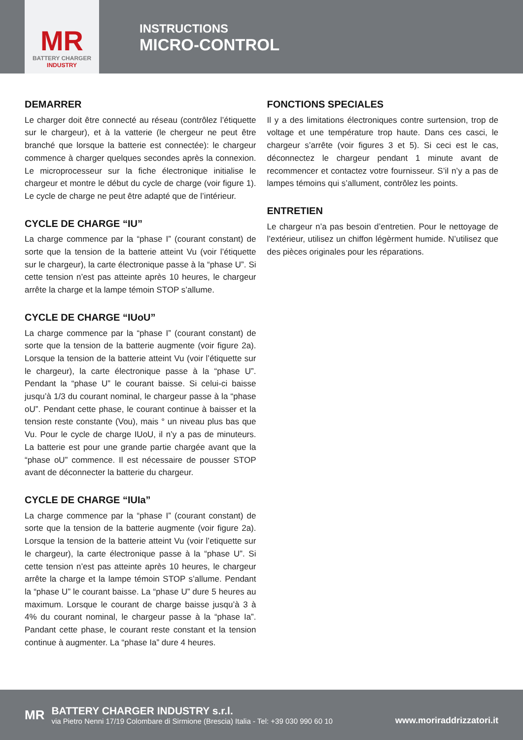MR
BATTERY CHARGER
INDUSTRY
INSTRUCTIONS
MICRO-CONTROL
DEMARRER
Le charger doit être connecté au réseau (contrôlez l’étiquette sur le chargeur), et à la vatterie (le chergeur ne peut être branché que lorsque la batterie est connectée): le chargeur commence à charger quelques secondes après la connexion. Le microprocesseur sur la fiche électronique initialise le chargeur et montre le début du cycle de charge (voir figure 1). Le cycle de charge ne peut être adapté que de l’intérieur.
CYCLE DE CHARGE “IU”
La charge commence par la “phase I” (courant constant) de sorte que la tension de la batterie atteint Vu (voir l’étiquette sur le chargeur), la carte électronique passe à la “phase U”. Si cette tension n’est pas atteinte après 10 heures, le chargeur arrête la charge et la lampe témoin STOP s’allume.
CYCLE DE CHARGE “IUoU”
La charge commence par la “phase I” (courant constant) de sorte que la tension de la batterie augmente (voir figure 2a). Lorsque la tension de la batterie atteint Vu (voir l’étiquette sur le chargeur), la carte électronique passe à la “phase U”. Pendant la “phase U” le courant baisse. Si celui-ci baisse jusqu’à 1/3 du courant nominal, le chargeur passe à la “phase oU”. Pendant cette phase, le courant continue à baisser et la tension reste constante (Vou), mais ° un niveau plus bas que Vu. Pour le cycle de charge IUoU, il n’y a pas de minuteurs. La batterie est pour une grande partie chargée avant que la “phase oU” commence. Il est nécessaire de pousser STOP avant de déconnecter la batterie du chargeur.
CYCLE DE CHARGE “IUIa”
La charge commence par la “phase I” (courant constant) de sorte que la tension de la batterie augmente (voir figure 2a). Lorsque la tension de la batterie atteint Vu (voir l’etiquette sur le chargeur), la carte électronique passe à la “phase U”. Si cette tension n’est pas atteinte après 10 heures, le chargeur arrête la charge et la lampe témoin STOP s’allume. Pendant la “phase U” le courant baisse. La “phase U” dure 5 heures au maximum. Lorsque le courant de charge baisse jusqu’à 3 à 4% du courant nominal, le chargeur passe à la “phase Ia”. Pandant cette phase, le courant reste constant et la tension continue à augmenter. La “phase Ia” dure 4 heures.
FONCTIONS SPECIALES
Il y a des limitations électroniques contre surtension, trop de voltage et une température trop haute. Dans ces casci, le chargeur s’arrête (voir figures 3 et 5). Si ceci est le cas, déconnectez le chargeur pendant 1 minute avant de recommencer et contactez votre fournisseur. S’il n’y a pas de lampes témoins qui s’allument, contrôlez les points.
ENTRETIEN
Le chargeur n’a pas besoin d’entretien. Pour le nettoyage de l’extérieur, utilisez un chiffon légèrment humide. N’utilisez que des pièces originales pour les réparations.
MR
BATTERY CHARGER INDUSTRY s.r.l.
via Pietro Nenni 17/19 Colombare di Sirmione (Brescia) Italia - Tel: +39 030 990 60 10
www.moriraddrizzatori.it